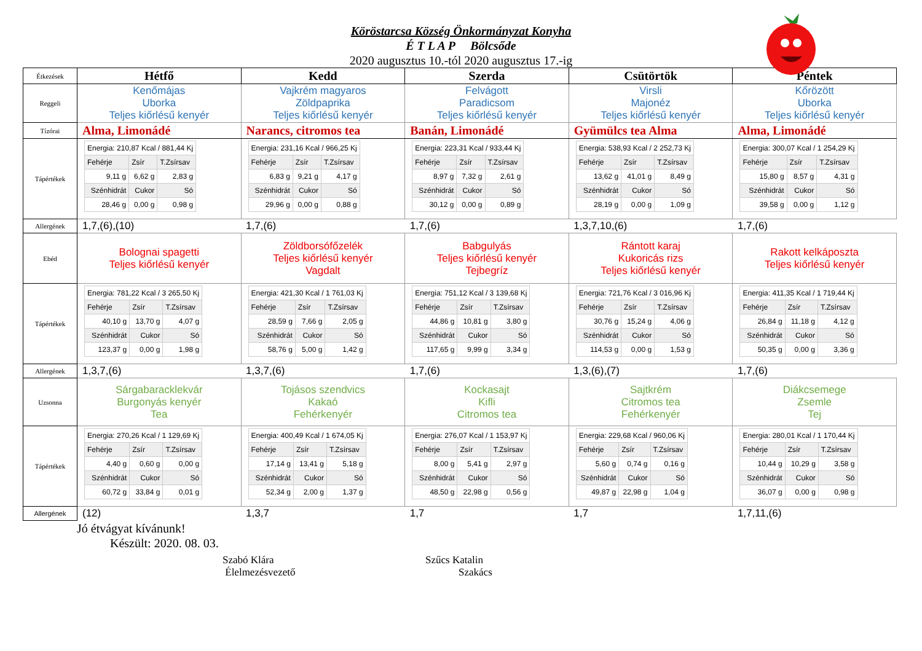Köröstarcsa Község Önkormányzat Konyha
É T L A P Bölcsőde
2020 augusztus 10.-tól 2020 augusztus 17.-ig
| Étkezések | Hétfő | Kedd | Szerda | Csütörtök | Péntek |
| Reggeli | Kenőmájas Uborka Teljes kiőrlésű kenyér | Vajkrém magyaros Zöldpaprika Teljes kiőrlésű kenyér | Felvágott Paradicsom Teljes kiőrlésű kenyér | Virsli Majonéz Teljes kiőrlésű kenyér | Kőrözött Uborka Teljes kiőrlésű kenyér |
| Tízórai | Alma, Limonádé | Narancs, citromos tea | Banán, Limonádé | Gyümülcs tea Alma | Alma, Limonádé |
| Tápértékek | / Energia: 210,87 Kcal / 881,44 Kj / / / / Fehérje / Zsír / T.Zsírsav / / 9,11 g / 6,62 g / 2,83 g / / Szénhidrát / Cukor / Só / / 28,46 g / 0,00 g / 0,98 g / | / Energia: 231,16 Kcal / 966,25 Kj / / / / Fehérje / Zsír / T.Zsírsav / / 6,83 g / 9,21 g / 4,17 g / / Szénhidrát / Cukor / Só / / 29,96 g / 0,00 g / 0,88 g / | / Energia: 223,31 Kcal / 933,44 Kj / / / / Fehérje / Zsír / T.Zsírsav / / 8,97 g / 7,32 g / 2,61 g / / Szénhidrát / Cukor / Só / / 30,12 g / 0,00 g / 0,89 g / | / Energia: 538,93 Kcal / 2 252,73 Kj / / / / Fehérje / Zsír / T.Zsírsav / / 13,62 g / 41,01 g / 8,49 g / / Szénhidrát / Cukor / Só / / 28,19 g / 0,00 g / 1,09 g / | / Energia: 300,07 Kcal / 1 254,29 Kj / / / / Fehérje / Zsír / T.Zsírsav / / 15,80 g / 8,57 g / 4,31 g / / Szénhidrát / Cukor / Só / / 39,58 g / 0,00 g / 1,12 g / |
| Allergének | 1,7,(6),(10) | 1,7,(6) | 1,7,(6) | 1,3,7,10,(6) | 1,7,(6) |
| Ebéd | Bolognai spagetti Teljes kiőrlésű kenyér | Zöldborsófőzelék Teljes kiőrlésű kenyér Vagdalt | Babgulyás Teljes kiőrlésű kenyér Tejbegríz | Rántott karaj Kukoricás rizs Teljes kiőrlésű kenyér | Rakott kelkáposzta Teljes kiőrlésű kenyér |
| Tápértékek | / Energia: 781,22 Kcal / 3 265,50 Kj / / / / Fehérje / Zsír / T.Zsírsav / / 40,10 g / 13,70 g / 4,07 g / / Szénhidrát / Cukor / Só / / 123,37 g / 0,00 g / 1,98 g / | / Energia: 421,30 Kcal / 1 761,03 Kj / / / / Fehérje / Zsír / T.Zsírsav / / 28,59 g / 7,66 g / 2,05 g / / Szénhidrát / Cukor / Só / / 58,76 g / 5,00 g / 1,42 g / | / Energia: 751,12 Kcal / 3 139,68 Kj / / / / Fehérje / Zsír / T.Zsírsav / / 44,86 g / 10,81 g / 3,80 g / / Szénhidrát / Cukor / Só / / 117,65 g / 9,99 g / 3,34 g / | / Energia: 721,76 Kcal / 3 016,96 Kj / / / / Fehérje / Zsír / T.Zsírsav / / 30,76 g / 15,24 g / 4,06 g / / Szénhidrát / Cukor / Só / / 114,53 g / 0,00 g / 1,53 g / | / Energia: 411,35 Kcal / 1 719,44 Kj / / / / Fehérje / Zsír / T.Zsírsav / / 26,84 g / 11,18 g / 4,12 g / / Szénhidrát / Cukor / Só / / 50,35 g / 0,00 g / 3,36 g / |
| Allergének | 1,3,7,(6) | 1,3,7,(6) | 1,7,(6) | 1,3,(6),(7) | 1,7,(6) |
| Uzsonna | Sárgabaracklekvár Burgonyás kenyér Tea | Tojásos szendvics Kakaó Fehérkenyér | Kockasajt Kifli Citromos tea | Sajtkrém Citromos tea Fehérkenyér | Diákcsemege Zsemle Tej |
| Tápértékek | / Energia: 270,26 Kcal / 1 129,69 Kj / / / / Fehérje / Zsír / T.Zsírsav / / 4,40 g / 0,60 g / 0,00 g / / Szénhidrát / Cukor / Só / / 60,72 g / 33,84 g / 0,01 g / | / Energia: 400,49 Kcal / 1 674,05 Kj / / / / Fehérje / Zsír / T.Zsírsav / / 17,14 g / 13,41 g / 5,18 g / / Szénhidrát / Cukor / Só / / 52,34 g / 2,00 g / 1,37 g / | / Energia: 276,07 Kcal / 1 153,97 Kj / / / / Fehérje / Zsír / T.Zsírsav / / 8,00 g / 5,41 g / 2,97 g / / Szénhidrát / Cukor / Só / / 48,50 g / 22,98 g / 0,56 g / | / Energia: 229,68 Kcal / 960,06 Kj / / / / Fehérje / Zsír / T.Zsírsav / / 5,60 g / 0,74 g / 0,16 g / / Szénhidrát / Cukor / Só / / 49,87 g / 22,98 g / 1,04 g / | / Energia: 280,01 Kcal / 1 170,44 Kj / / / / Fehérje / Zsír / T.Zsírsav / / 10,44 g / 10,29 g / 3,58 g / / Szénhidrát / Cukor / Só / / 36,07 g / 0,00 g / 0,98 g / |
| Allergének | (12) | 1,3,7 | 1,7 | 1,7 | 1,7,11,(6) |
Jó étvágyat kívánunk!
Készült: 2020. 08. 03.
Szabó Klára
Élelmezésvezető
Szűcs Katalin
Szakács